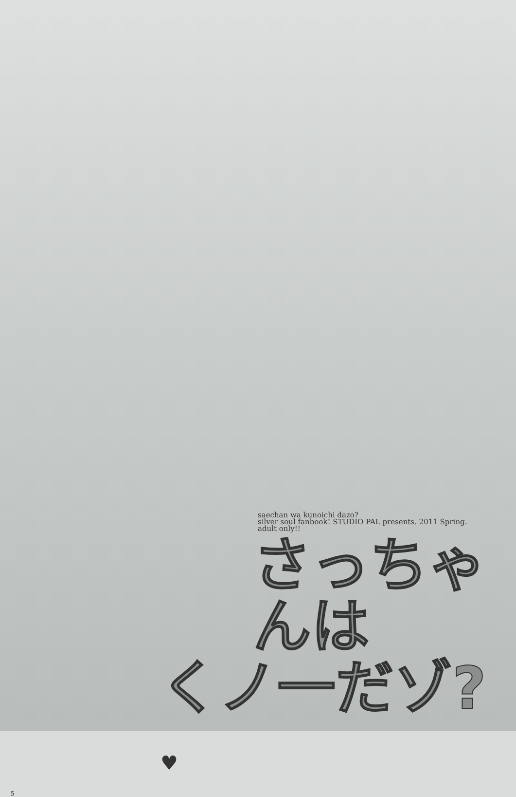saechan wa kunoichi dazo?
silver soul fanbook! STUDIO PAL presents. 2011 Spring.
adult only!!
さっちゃんは
くノ一だゾ? ♥
5